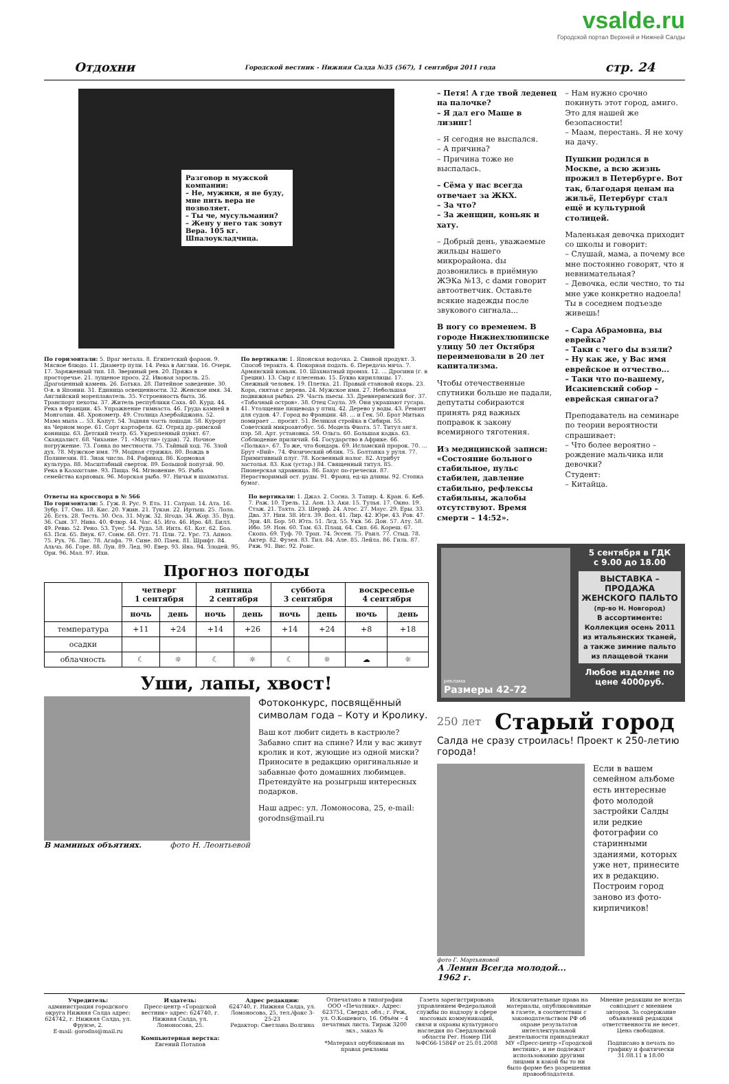vsalde.ru
Городской портал Верхней и Нижней Салды
Отдохни Городской вестник - Нижняя Салда №35 (567), 1 сентября 2011 года стр. 24
Разговор в мужской компании:
– Не, мужики, я не буду, мне пить вера не позволяет.
– Ты че, мусульманин?
– Жену у него так зовут Вера. 105 кг. Шпалоукладчица.
По горизонтали: 5. Враг метала. 8. Египетский фараон. 9. Мясное блюдо. 11. Диаметр пули. 14. Река в Англии. 16. Очерк. 17. Заряженный тип. 18. Звериный рев. 20. Пряжа в просторечье. 21. лущеное просо. 22. Ивовая заросль. 25. Драгоценный камень. 26. Батька. 28. Питейное заведение. 30. О-в. в Японии. 31. Единица освещенности. 32. Женское имя. 34. Английский мореплаватель. 35. Устроенность быта. 36. Транспорт пехоты. 37. Житель республики Саха. 40. Курд. 44. Река в Франции. 45. Упражнение гимнаста. 46. Груда камней в Монголии. 48. Хронометр. 49. Столица Азербайджана. 52. Мама мыла ... 53. Капут. 54. Задняя часть лошади. 58. Курорт на Черном море. 61. Сорт картофеля. 62. Отряд др.-римской конницы. 63. Детский театр. 65. Укрепленный пункт. 67. Скандалист. 68. Чихание. 71. «Маугли» (удав). 72. Ночное погружение. 73. Гонка по местности. 75. Тайный ход. 76. Злой дух. 78. Мужское имя. 79. Модная стрижка. 80. Вождь в Полинезии. 81. Знак числа. 84. Рафинад. 86. Кормовая культура. 88. Масштабный сверток. 89. Большой попугай. 90. Река в Казахстане. 93. Пища. 94. Мгновение. 95. Рыба семейства карповых. 96. Морская рыба. 97. Ничья в шахматах.
По вертикали: 1. Японская водочка. 2. Свиной продукт. 3. Способ теракта. 4. Покорная подать. 6. Передача мяча. 7. Армянский коньяк. 10. Шахматный промах. 12. ... Дросини (г. в Греции). 13. Сыр с плесенью. 15. Буква кириллицы. 17. Снежный человек. 19. Плетка. 21. Правый становой якорь. 23. Кора, снятая с дерева. 24. Мужское имя. 27. Небольшая подвижная рыбка. 29. Часть пьесы. 33. Древнеримский бог. 37. «Табачный остров». 38. Отец Саула. 39. Они украшают гусара. 41. Утолщение пищевода у птиц. 42. Дерево у воды. 43. Ремонт для судов. 47. Город во Франции. 48. ... и Гек. 50. Брат Митька помирает ... просит. 51. Великая стройка в Сибири. 55. Советский микроавтобус. 56. Модель Фиата. 57. Титул англ. пэр. 58. Арт. установка. 59. Ольга. 60. Большая кадка. 63. Соблюдение приличий. 64. Государство в Африке. 66. «Полька». 67. То же, что бондарь. 69. Исламский пророк. 70. ... Брут «Вий». 74. Физический облик. 75. Болтанка у руля. 77. Примитивный плуг. 78. Косвенный налог. 82. Атрибут застолья. 83. Как (устар.) 84. Священный титул. 85. Пионерская здравница. 86. Бахус по-гречески. 87. Нерастворимый ост. руды. 91. Франц. ед-ца длины. 92. Стопка бумаг.
Ответы на кроссворд в № 566
По горизонтали: 5. Гуж. 8. Рус. 9. Ета. 11. Сатрап. 14. Ата. 16. Зубр. 17. Оно. 18. Кис. 20. Ужин. 21. Тукан. 22. Иртыш. 25. Лола. 26. Есть. 28. Тесть. 30. Оса. 31. Муж. 32. Ягода. 34. Жор. 35. Вуд. 36. Сын. 37. Нива. 40. Флюр. 44. Час. 45. Иго. 46. Иро. 48. Билл. 49. Ревю. 52. Рено. 53. Туес. 54. Руда. 58. Инта. 61. Кот. 62. Боа. 63. Пси. 65. Внук. 67. Сонм. 68. Отт. 71. Пли. 72. Урс. 73. Апноэ. 75. Рух. 76. Лис. 78. Агафа. 79. Сине. 80. Паек. 81. Шрифт. 84. Альча. 86. Горе. 88. Луи. 89. Лед. 90. Евер. 93. Яна. 94. Злодей. 95. Ори. 96. Мал. 97. Ихи.
По вертикали: 1. Джаз. 2. Сосна. 3. Тапир. 4. Кран. 6. Кеб. 7. Раж. 10. Трель. 12. Аон. 13. Аки. 15. Тулья. 17. Окно. 19. Стаж. 21. Тахта. 23. Шериф. 24. Атос. 27. Маус. 29. Еры. 33. Два. 37. Нии. 38. Игл. 39. Вол. 41. Лир. 42. Юре. 43. Ров. 47. Эри. 48. Бор. 50. Юта. 51. Лсд. 55. Укв. 56. Дон. 57. Ату. 58. Ибо. 59. Нон. 60. Там. 63. Плащ. 64. Сип. 66. Кореш. 67. Скопа. 69. Туф. 70. Трап. 74. Эссен. 75. Раил. 77. Стыд. 78. Актер. 82. Фузея. 83. Тил. 84. Але. 85. Лейла. 86. Гиль. 87. Ряж. 91. Вис. 92. Роис.
Прогноз погоды
| | четверг 1 сентября | | пятница 2 сентября | | суббота 3 сентября | | воскресенье 4 сентября | |
| --- | --- | --- | --- | --- | --- | --- | --- | --- |
| | ночь | день | ночь | день | ночь | день | ночь | день |
| температура | +11 | +24 | +14 | +26 | +14 | +24 | +8 | +18 |
| осадки | | | | | | | | |
| облачность | ☾ | ☼ | ☾ | ☼ | ☾ | ☼ | ☁ | ☼ |
Уши, лапы, хвост!
В маминых объятиях. фото Н. Леонтьевой
Фотоконкурс, посвящённый символам года – Коту и Кролику.
Ваш кот любит сидеть в кастрюле? Забавно спит на спине? Или у вас живут кролик и кот, жующие из одной миски? Приносите в редакцию оригинальные и забавные фото домашних любимцев. Претендуйте на розыгрыш интересных подарков.
Наш адрес: ул. Ломоносова, 25, e-mail: gorodns@mail.ru
– Петя! А где твой леденец на палочке?
– Я дал его Маше в лизинг!
– Я сегодня не выспался.
– А причина?
– Причина тоже не выспалась.
– Сёма у нас всегда отвечает за ЖКХ.
– За что?
– За женщин, коньяк и хату.
– Добрый день, уважаемые жильцы нашего микрорайона. dы дозвонились в приёмную ЖЭКа №13, с dами говорит автоответчик. Оставьте всякие надежды после звукового сигнала...
В ногу со временем. В городе Нижнехлюпинске улицу 50 лет Октября переименовали в 20 лет капитализма.
Чтобы отечественные спутники больше не падали, депутаты собираются принять ряд важных поправок к закону всемирного тяготения.
Из медицинской записи: «Состояние больного стабильное, пульс стабилен, давление стабильно, рефлексы стабильны, жалобы отсутствуют. Время смерти – 14:52».
– Нам нужно срочно покинуть этот город, амиго. Это для нашей же безопасности!
– Маам, перестань. Я не хочу на дачу.
Пушкин родился в Москве, а всю жизнь прожил в Петербурге. Вот так, благодаря ценам на жильё, Петербург стал ещё и культурной столицей.
Маленькая девочка приходит со школы и говорит:
– Слушай, мама, а почему все мне постоянно говорят, что я невнимательная?
– Девочка, если честно, то ты мне уже конкретно надоела! Ты в соседнем подъезде живешь!
– Сара Абрамовна, вы еврейка?
– Таки с чего dы взяли?
– Ну как же, у Вас имя еврейское и отчество...
– Таки что по-вашему, Исакиевский собор – еврейская синагога?
Преподаватель на семинаре по теории вероятности спрашивает:
– Что более вероятно – рождение мальчика или девочки?
Студент:
– Китайца.
реклама
Размеры 42-72
5 сентября в ГДК
с 9.00 до 18.00
ВЫСТАВКА – ПРОДАЖА ЖЕНСКОГО ПАЛЬТО
(пр-во Н. Новгород)
В ассортименте: Коллекция осень 2011 из итальянских тканей, а также зимние пальто из плащевой ткани
Любое изделие по цене 4000руб.
250 лет Старый город
Салда не сразу строилась! Проект к 250-летию города!
фото Г. Мартьяновой
А Ленин Всегда молодой... 1962 г.
Если в вашем семейном альбоме есть интересные фото молодой застройки Салды или редкие фотографии со старинными зданиями, которых уже нет, принесите их в редакцию. Построим город заново из фото-кирпичиков!
Учредитель:
администрация городского округа Нижняя Салда адрес: 624742, г. Нижняя Салда, ул. Фрунзе, 2.
E-mail: gorodns@mail.ru
Издатель:
Пресс-центр «Городской вестник» адрес: 624740, г. Нижняя Салда, ул. Ломоносова, 25.
Компьютерная верстка: Евгений Потапов
Адрес редакции:
624740, г. Нижняя Салда, ул. Ломоносова, 25, тел./факс 3-25-23
Редактор: Светлана Волгина
Отпечатано в типографии ООО «Печатник». Адрес: 623751, Свердл. обл.; г. Реж, ул. О.Кошевого, 16. Объём – 4 печатных листа. Тираж 3200 экз., заказ №
*Материал опубликован на правах рекламы
Газета зарегистрирована управлением Федеральной службы по надзору в сфере массовых коммуникаций, связи и охраны культурного наследия по Свердловской области Рег. Номер ПИ №ФС66-1584Р от 25.01.2008
Исключительные права на материалы, опубликованные в газете, в соответствии с законодательством РФ об охране результатов интеллектуальной деятельности принадлежат МУ «Пресс-центр «Городской вестник», и не подлежат использованию другими лицами в какой бы то ни было форме без разрешения правообладателя.
Мнение редакции не всегда совпадает с мнением авторов. За содержание объявлений редакция ответственности не несет. Цена свободная.
Подписано в печать по графику и фактически 31.08.11 в 18.00